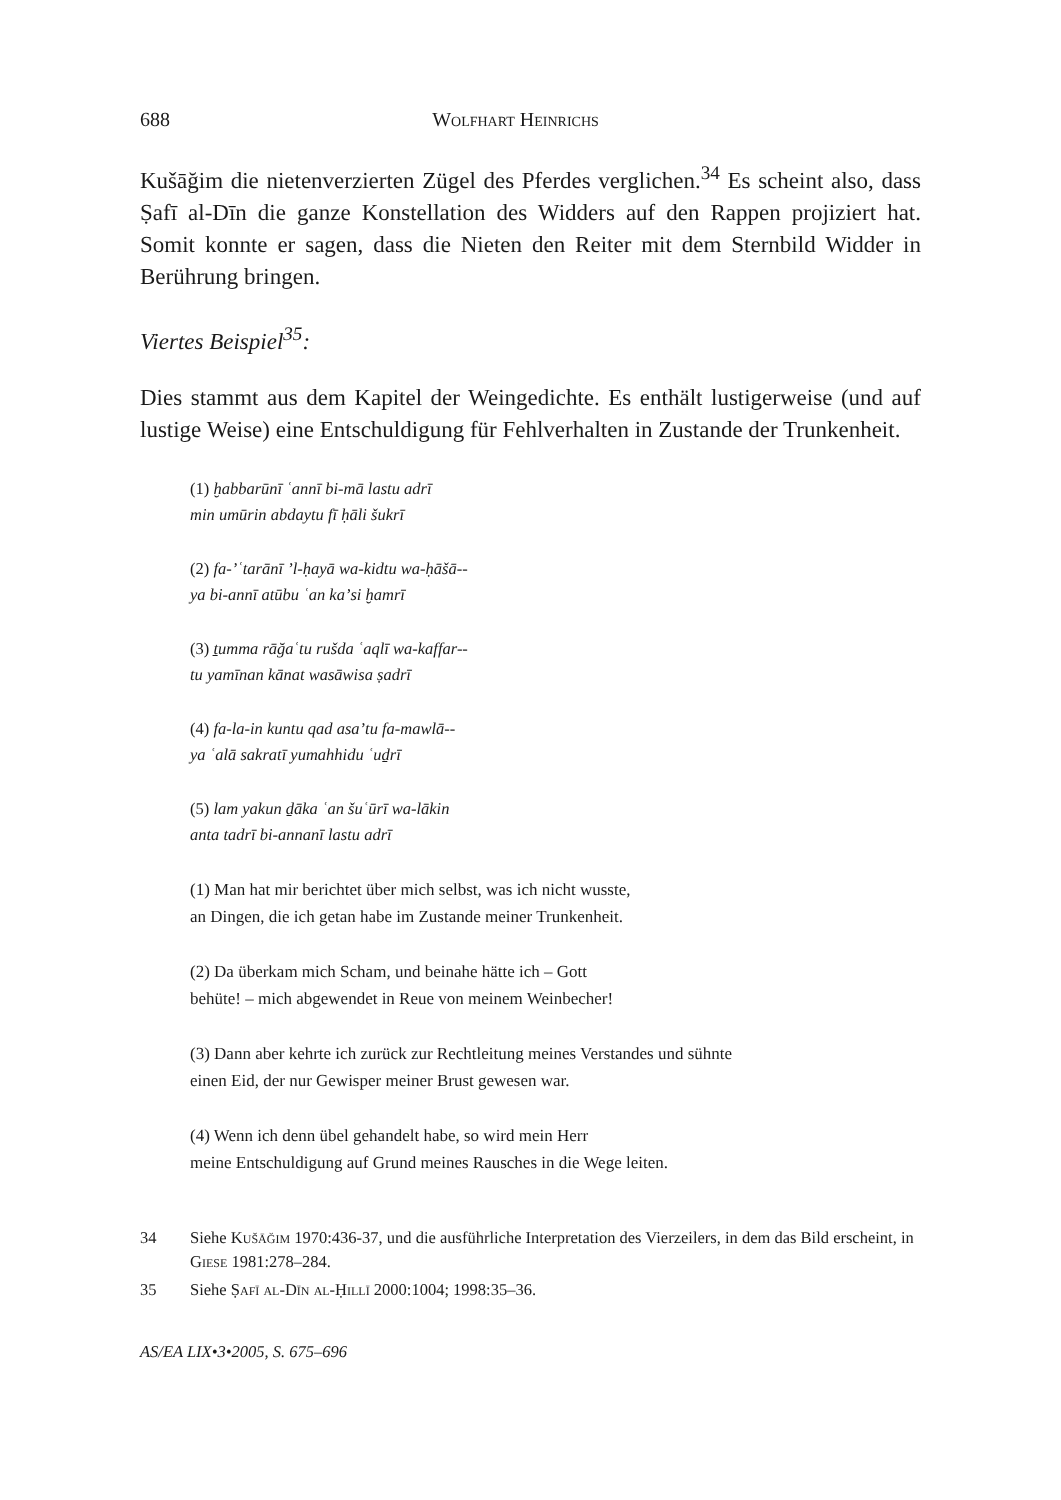688 Wolfhart Heinrichs
Kušāğim die nietenverzierten Zügel des Pferdes verglichen.<sup>34</sup> Es scheint also, dass Ṣafī al-Dīn die ganze Konstellation des Widders auf den Rappen projiziert hat. Somit konnte er sagen, dass die Nieten den Reiter mit dem Sternbild Widder in Berührung bringen.
Viertes Beispiel<sup>35</sup>:
Dies stammt aus dem Kapitel der Weingedichte. Es enthält lustigerweise (und auf lustige Weise) eine Entschuldigung für Fehlverhalten in Zustande der Trunkenheit.
(1) ḫabbarūnī ʿannī bi-mā lastu adrī
min umūrin abdaytu fī ḥāli šukrī
(2) fa-ʼʿtarānī ʼl-ḥayā wa-kidtu wa-ḥāšā--
ya bi-annī atūbu ʿan kaʼsi ḫamrī
(3) ṯumma rāğaʿtu rušda ʿaqlī wa-kaffar--
tu yamīnan kānat wasāwisa ṣadrī
(4) fa-la-in kuntu qad asaʼtu fa-mawlā--
ya ʿalā sakratī yumahhidu ʿuḏrī
(5) lam yakun ḏāka ʿan šuʿūrī wa-lākin
anta tadrī bi-annanī lastu adrī
(1) Man hat mir berichtet über mich selbst, was ich nicht wusste,
an Dingen, die ich getan habe im Zustande meiner Trunkenheit.
(2) Da überkam mich Scham, und beinahe hätte ich – Gott
behüte! – mich abgewendet in Reue von meinem Weinbecher!
(3) Dann aber kehrte ich zurück zur Rechtleitung meines Verstandes und sühnte
einen Eid, der nur Gewisper meiner Brust gewesen war.
(4) Wenn ich denn übel gehandelt habe, so wird mein Herr
meine Entschuldigung auf Grund meines Rausches in die Wege leiten.
34 Siehe Kušāğim 1970:436-37, und die ausführliche Interpretation des Vierzeilers, in dem das Bild erscheint, in Giese 1981:278–284.
35 Siehe Ṣafī al-Dīn al-Ḥillī 2000:1004; 1998:35–36.
AS/EA LIX•3•2005, S. 675–696